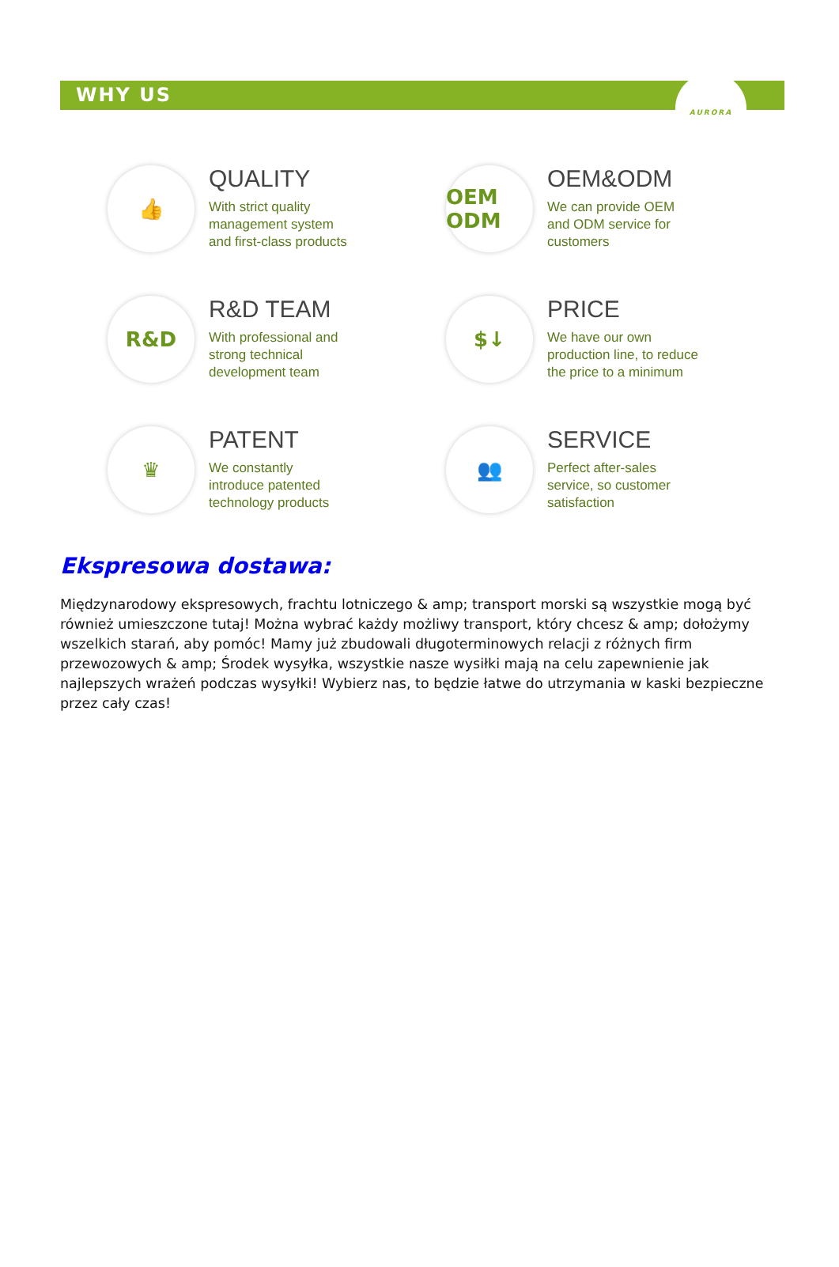WHY US
AURORA
👍
QUALITY
With strict quality
management system
and first-class products
OEM ODM
OEM&ODM
We can provide OEM
and ODM service for
customers
R&D
R&D TEAM
With professional and
strong technical
development team
$↓
PRICE
We have our own
production line, to reduce
the price to a minimum
♛
PATENT
We constantly
introduce patented
technology products
👥
SERVICE
Perfect after-sales
service, so customer
satisfaction
Ekspresowa dostawa:
Międzynarodowy ekspresowych, frachtu lotniczego & amp; transport morski są wszystkie mogą być również umieszczone tutaj! Można wybrać każdy możliwy transport, który chcesz & amp; dołożymy wszelkich starań, aby pomóc! Mamy już zbudowali długoterminowych relacji z różnych firm przewozowych & amp; Środek wysyłka, wszystkie nasze wysiłki mają na celu zapewnienie jak najlepszych wrażeń podczas wysyłki! Wybierz nas, to będzie łatwe do utrzymania w kaski bezpieczne przez cały czas!